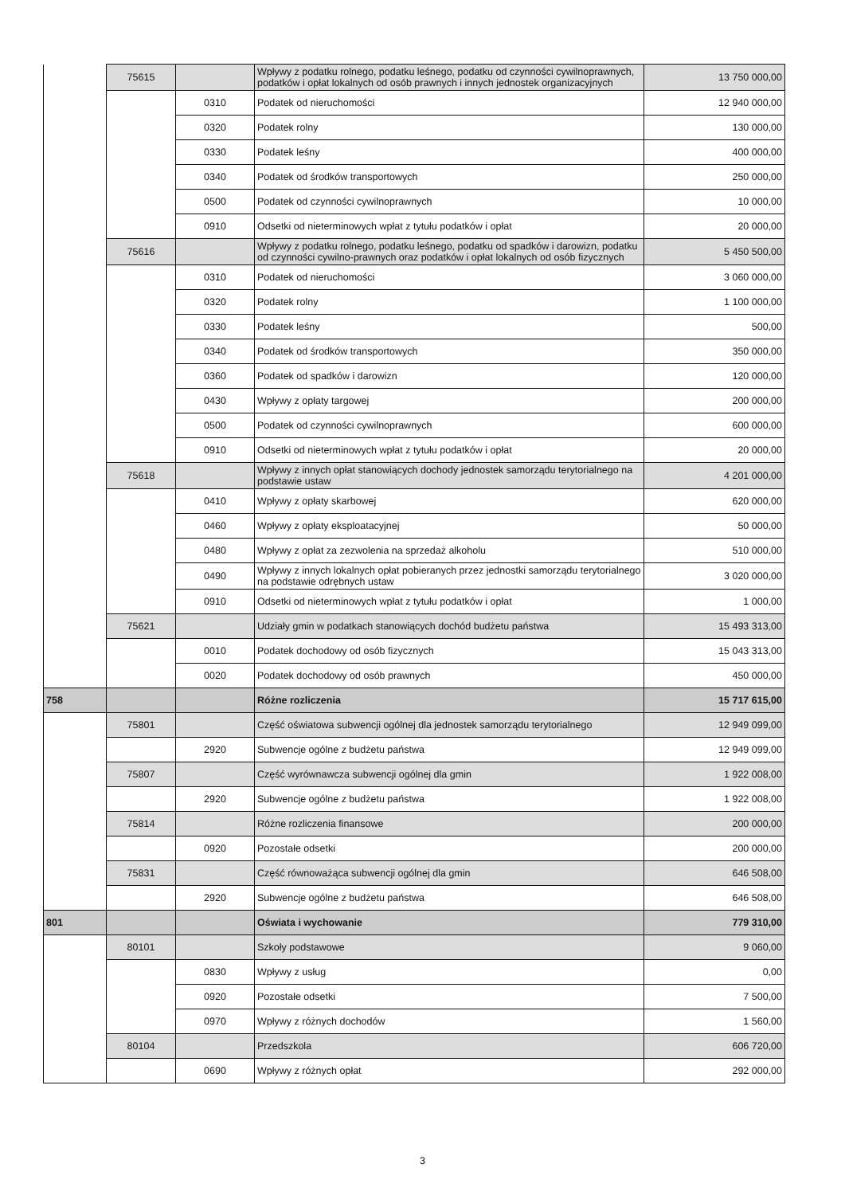| | 75615 | | Wpływy z podatku rolnego, podatku leśnego, podatku od czynności cywilnoprawnych, podatków i opłat lokalnych od osób prawnych i innych jednostek organizacyjnych | 13 750 000,00 |
| | | 0310 | Podatek od nieruchomości | 12 940 000,00 |
| | | 0320 | Podatek rolny | 130 000,00 |
| | | 0330 | Podatek leśny | 400 000,00 |
| | | 0340 | Podatek od środków transportowych | 250 000,00 |
| | | 0500 | Podatek od czynności cywilnoprawnych | 10 000,00 |
| | | 0910 | Odsetki od nieterminowych wpłat z tytułu podatków i opłat | 20 000,00 |
| | 75616 | | Wpływy z podatku rolnego, podatku leśnego, podatku od spadków i darowizn, podatku od czynności cywilno-prawnych oraz podatków i opłat lokalnych od osób fizycznych | 5 450 500,00 |
| | | 0310 | Podatek od nieruchomości | 3 060 000,00 |
| | | 0320 | Podatek rolny | 1 100 000,00 |
| | | 0330 | Podatek leśny | 500,00 |
| | | 0340 | Podatek od środków transportowych | 350 000,00 |
| | | 0360 | Podatek od spadków i darowizn | 120 000,00 |
| | | 0430 | Wpływy z opłaty targowej | 200 000,00 |
| | | 0500 | Podatek od czynności cywilnoprawnych | 600 000,00 |
| | | 0910 | Odsetki od nieterminowych wpłat z tytułu podatków i opłat | 20 000,00 |
| | 75618 | | Wpływy z innych opłat stanowiących dochody jednostek samorządu terytorialnego na podstawie ustaw | 4 201 000,00 |
| | | 0410 | Wpływy z opłaty skarbowej | 620 000,00 |
| | | 0460 | Wpływy z opłaty eksploatacyjnej | 50 000,00 |
| | | 0480 | Wpływy z opłat za zezwolenia na sprzedaż alkoholu | 510 000,00 |
| | | 0490 | Wpływy z innych lokalnych opłat pobieranych przez jednostki samorządu terytorialnego na podstawie odrębnych ustaw | 3 020 000,00 |
| | | 0910 | Odsetki od nieterminowych wpłat z tytułu podatków i opłat | 1 000,00 |
| | 75621 | | Udziały gmin w podatkach stanowiących dochód budżetu państwa | 15 493 313,00 |
| | | 0010 | Podatek dochodowy od osób fizycznych | 15 043 313,00 |
| | | 0020 | Podatek dochodowy od osób prawnych | 450 000,00 |
| 758 | | | Różne rozliczenia | 15 717 615,00 |
| | 75801 | | Część oświatowa subwencji ogólnej dla jednostek samorządu terytorialnego | 12 949 099,00 |
| | | 2920 | Subwencje ogólne z budżetu państwa | 12 949 099,00 |
| | 75807 | | Część wyrównawcza subwencji ogólnej dla gmin | 1 922 008,00 |
| | | 2920 | Subwencje ogólne z budżetu państwa | 1 922 008,00 |
| | 75814 | | Różne rozliczenia finansowe | 200 000,00 |
| | | 0920 | Pozostałe odsetki | 200 000,00 |
| | 75831 | | Część równoważąca subwencji ogólnej dla gmin | 646 508,00 |
| | | 2920 | Subwencje ogólne z budżetu państwa | 646 508,00 |
| 801 | | | Oświata i wychowanie | 779 310,00 |
| | 80101 | | Szkoły podstawowe | 9 060,00 |
| | | 0830 | Wpływy z usług | 0,00 |
| | | 0920 | Pozostałe odsetki | 7 500,00 |
| | | 0970 | Wpływy z różnych dochodów | 1 560,00 |
| | 80104 | | Przedszkola | 606 720,00 |
| | | 0690 | Wpływy z różnych opłat | 292 000,00 |
3